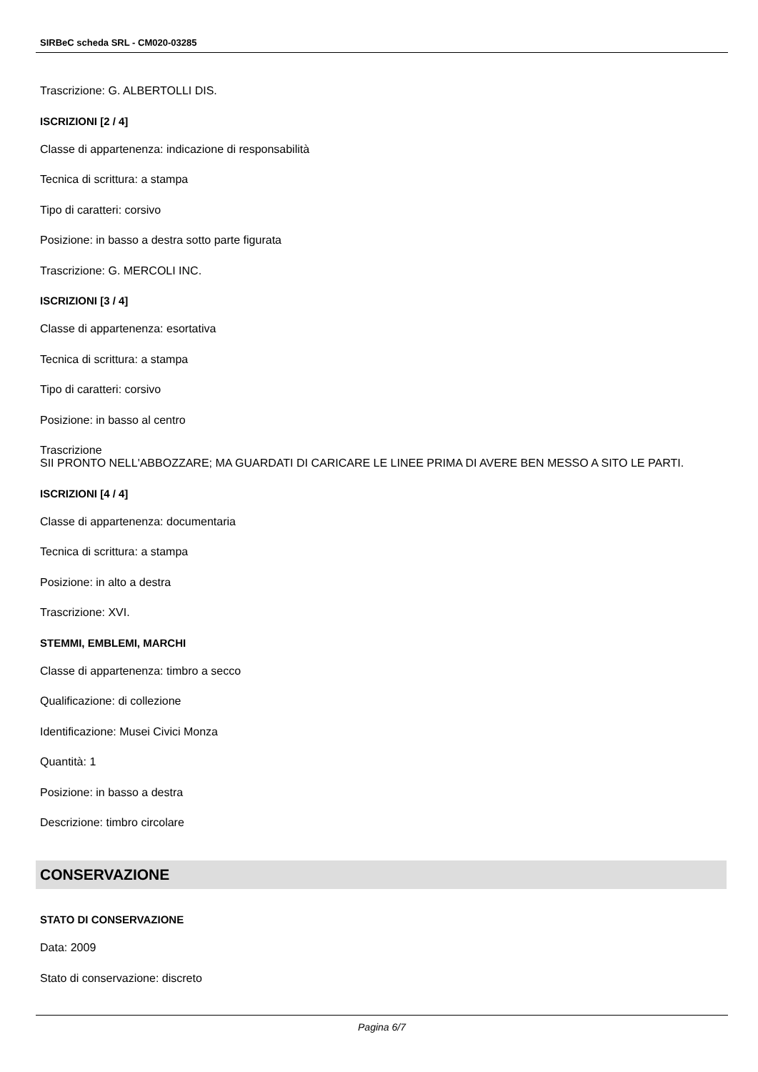SIRBeC scheda SRL - CM020-03285
Trascrizione: G. ALBERTOLLI DIS.
ISCRIZIONI [2 / 4]
Classe di appartenenza: indicazione di responsabilità
Tecnica di scrittura: a stampa
Tipo di caratteri: corsivo
Posizione: in basso a destra sotto parte figurata
Trascrizione: G. MERCOLI INC.
ISCRIZIONI [3 / 4]
Classe di appartenenza: esortativa
Tecnica di scrittura: a stampa
Tipo di caratteri: corsivo
Posizione: in basso al centro
Trascrizione
SII PRONTO NELL'ABBOZZARE; MA GUARDATI DI CARICARE LE LINEE PRIMA DI AVERE BEN MESSO A SITO LE PARTI.
ISCRIZIONI [4 / 4]
Classe di appartenenza: documentaria
Tecnica di scrittura: a stampa
Posizione: in alto a destra
Trascrizione: XVI.
STEMMI, EMBLEMI, MARCHI
Classe di appartenenza: timbro a secco
Qualificazione: di collezione
Identificazione: Musei Civici Monza
Quantità: 1
Posizione: in basso a destra
Descrizione: timbro circolare
CONSERVAZIONE
STATO DI CONSERVAZIONE
Data: 2009
Stato di conservazione: discreto
Pagina 6/7